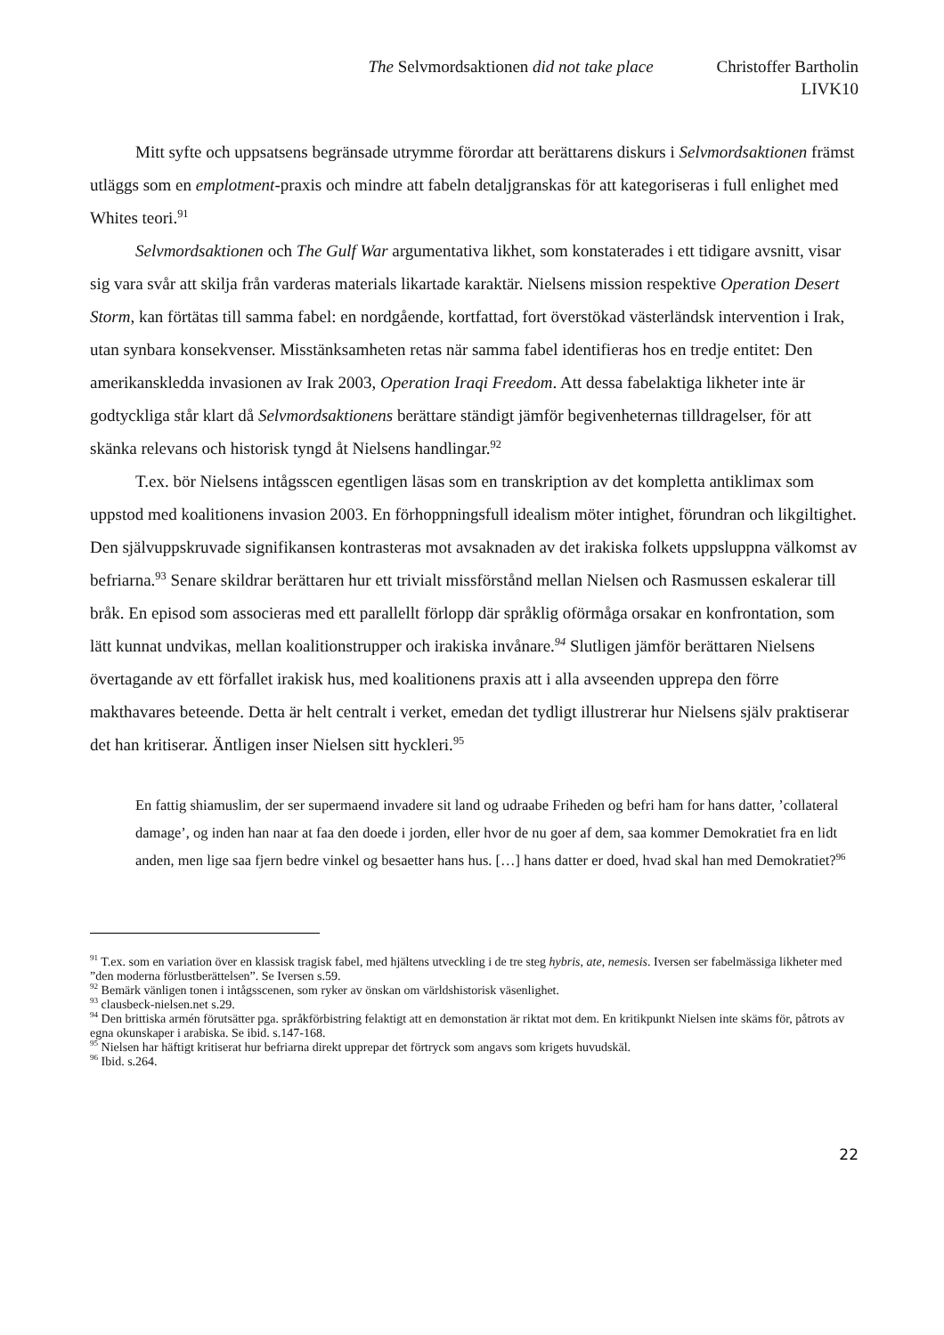The Selvmordsaktionen did not take place Christoffer Bartholin
LIVK10
Mitt syfte och uppsatsens begränsade utrymme förordar att berättarens diskurs i Selvmordsaktionen främst utläggs som en emplotment-praxis och mindre att fabeln detaljgranskas för att kategoriseras i full enlighet med Whites teori.<sup>91</sup>
Selvmordsaktionen och The Gulf War argumentativa likhet, som konstaterades i ett tidigare avsnitt, visar sig vara svår att skilja från varderas materials likartade karaktär. Nielsens mission respektive Operation Desert Storm, kan förtätas till samma fabel: en nordgående, kortfattad, fort överstökad västerländsk intervention i Irak, utan synbara konsekvenser. Misstänksamheten retas när samma fabel identifieras hos en tredje entitet: Den amerikanskledda invasionen av Irak 2003, Operation Iraqi Freedom. Att dessa fabelaktiga likheter inte är godtyckliga står klart då Selvmordsaktionens berättare ständigt jämför begivenheternas tilldragelser, för att skänka relevans och historisk tyngd åt Nielsens handlingar.<sup>92</sup>
T.ex. bör Nielsens intågsscen egentligen läsas som en transkription av det kompletta antiklimax som uppstod med koalitionens invasion 2003. En förhoppningsfull idealism möter intighet, förundran och likgiltighet. Den självuppskruvade signifikansen kontrasteras mot avsaknaden av det irakiska folkets uppsluppna välkomst av befriarna.<sup>93</sup> Senare skildrar berättaren hur ett trivialt missförstånd mellan Nielsen och Rasmussen eskalerar till bråk. En episod som associeras med ett parallellt förlopp där språklig oförmåga orsakar en konfrontation, som lätt kunnat undvikas, mellan koalitionstrupper och irakiska invånare.<sup>94</sup> Slutligen jämför berättaren Nielsens övertagande av ett förfallet irakisk hus, med koalitionens praxis att i alla avseenden upprepa den förre makthavares beteende. Detta är helt centralt i verket, emedan det tydligt illustrerar hur Nielsens själv praktiserar det han kritiserar. Äntligen inser Nielsen sitt hyckleri.<sup>95</sup>
En fattig shiamuslim, der ser supermaend invadere sit land og udraabe Friheden og befri ham for hans datter, ’collateral damage’, og inden han naar at faa den doede i jorden, eller hvor de nu goer af dem, saa kommer Demokratiet fra en lidt anden, men lige saa fjern bedre vinkel og besaetter hans hus. […] hans datter er doed, hvad skal han med Demokratiet?<sup>96</sup>
<sup>91</sup> T.ex. som en variation över en klassisk tragisk fabel, med hjältens utveckling i de tre steg hybris, ate, nemesis. Iversen ser fabelmässiga likheter med ”den moderna förlustberättelsen”. Se Iversen s.59.
<sup>92</sup> Bemärk vänligen tonen i intågsscenen, som ryker av önskan om världshistorisk väsenlighet.
<sup>93</sup> clausbeck-nielsen.net s.29.
<sup>94</sup> Den brittiska armén förutsätter pga. språkförbistring felaktigt att en demonstation är riktat mot dem. En kritikpunkt Nielsen inte skäms för, påtrots av egna okunskaper i arabiska. Se ibid. s.147-168.
<sup>95</sup> Nielsen har häftigt kritiserat hur befriarna direkt upprepar det förtryck som angavs som krigets huvudskäl.
<sup>96</sup> Ibid. s.264.
22